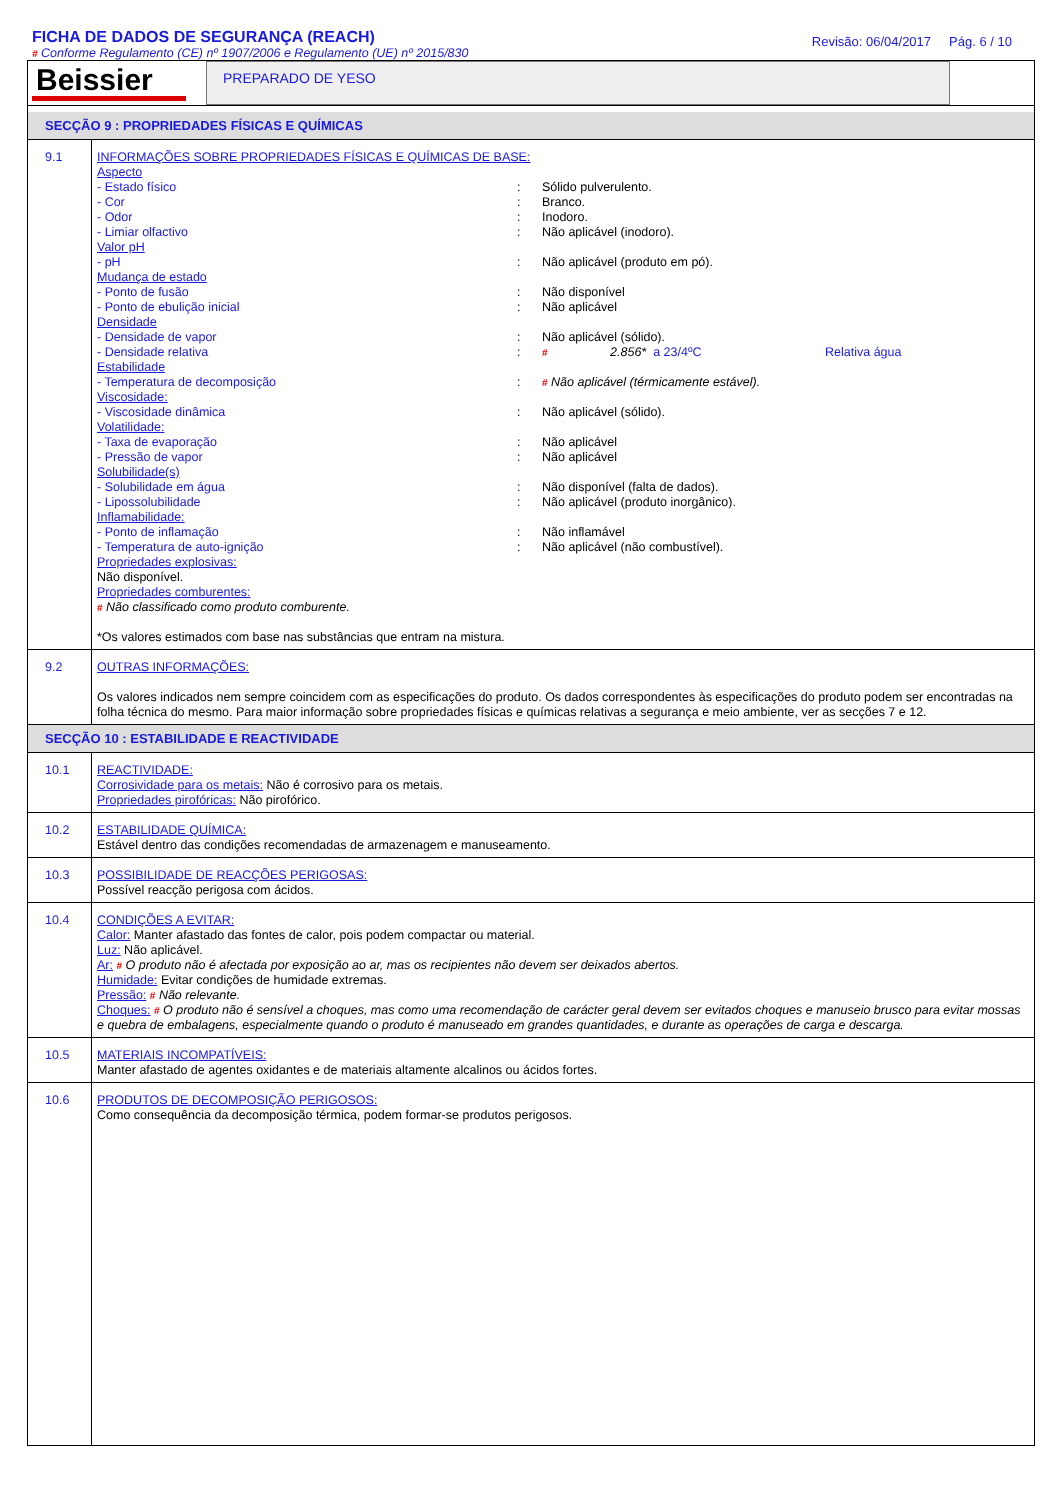FICHA DE DADOS DE SEGURANÇA (REACH)
# Conforme Regulamento (CE) nº 1907/2006 e Regulamento (UE) nº 2015/830
Revisão: 06/04/2017 Pág. 6 / 10
Beissier
PREPARADO DE YESO
SECÇÃO 9 : PROPRIEDADES FÍSICAS E QUÍMICAS
9.1
INFORMAÇÕES SOBRE PROPRIEDADES FÍSICAS E QUÍMICAS DE BASE:
Aspecto
- Estado físico: Sólido pulverulento.
- Cor: Branco.
- Odor: Inodoro.
- Limiar olfactivo: Não aplicável (inodoro).
Valor pH
- pH: Não aplicável (produto em pó).
Mudança de estado
- Ponto de fusão: Não disponível
- Ponto de ebulição inicial: Não aplicável
Densidade
- Densidade de vapor: Não aplicável (sólido).
- Densidade relativa: # 2.856* a 23/4ºC Relativa água
Estabilidade
- Temperatura de decomposição: # Não aplicável (térmicamente estável).
Viscosidade:
- Viscosidade dinâmica: Não aplicável (sólido).
Volatilidade:
- Taxa de evaporação: Não aplicável
- Pressão de vapor: Não aplicável
Solubilidade(s)
- Solubilidade em água: Não disponível (falta de dados).
- Lipossolubilidade: Não aplicável (produto inorgânico).
Inflamabilidade:
- Ponto de inflamação: Não inflamável
- Temperatura de auto-ignição: Não aplicável (não combustível).
Propriedades explosivas:
Não disponível.
Propriedades comburentes:
# Não classificado como produto comburente.
*Os valores estimados com base nas substâncias que entram na mistura.
9.2
OUTRAS INFORMAÇÕES:
Os valores indicados nem sempre coincidem com as especificações do produto. Os dados correspondentes às especificações do produto podem ser encontradas na folha técnica do mesmo. Para maior informação sobre propriedades físicas e químicas relativas a segurança e meio ambiente, ver as secções 7 e 12.
SECÇÃO 10 : ESTABILIDADE E REACTIVIDADE
10.1
REACTIVIDADE:
Corrosividade para os metais: Não é corrosivo para os metais.
Propriedades pirofóricas: Não pirofórico.
10.2
ESTABILIDADE QUÍMICA:
Estável dentro das condições recomendadas de armazenagem e manuseamento.
10.3
POSSIBILIDADE DE REACÇÕES PERIGOSAS:
Possível reacção perigosa com ácidos.
10.4
CONDIÇÕES A EVITAR:
Calor: Manter afastado das fontes de calor, pois podem compactar ou material.
Luz: Não aplicável.
Ar: # O produto não é afectada por exposição ao ar, mas os recipientes não devem ser deixados abertos.
Humidade: Evitar condições de humidade extremas.
Pressão: # Não relevante.
Choques: # O produto não é sensível a choques, mas como uma recomendação de carácter geral devem ser evitados choques e manuseio brusco para evitar mossas e quebra de embalagens, especialmente quando o produto é manuseado em grandes quantidades, e durante as operações de carga e descarga.
10.5
MATERIAIS INCOMPATÍVEIS:
Manter afastado de agentes oxidantes e de materiais altamente alcalinos ou ácidos fortes.
10.6
PRODUTOS DE DECOMPOSIÇÃO PERIGOSOS:
Como consequência da decomposição térmica, podem formar-se produtos perigosos.